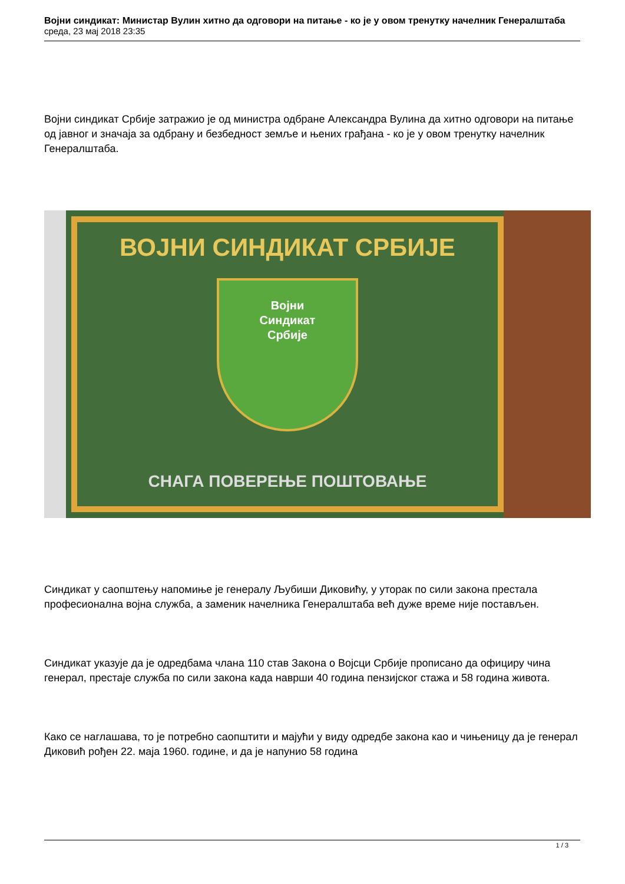Војни синдикат: Министар Вулин хитно да одговори на питање - ко је у овом тренутку начелник Генералштаба
среда, 23 мај 2018 23:35
Војни синдикат Србије затражио је од министра одбране Александра Вулина да хитно одговори на питање од јавног и значаја за одбрану и безбедност земље и њених грађана - ко је у овом тренутку начелник Генералштаба.
ВОЈНИ СИНДИКАТ СРБИЈЕ
Војни
Синдикат
Србије
СНАГА ПОВЕРЕЊЕ ПОШТОВАЊЕ
Синдикат у саопштењу напомиње је генералу Љубиши Диковићу, у уторак по сили закона престала професионална војна служба, а заменик начелника Генералштаба већ дуже време није постављен.
Синдикат указује да је одредбама члана 110 став Закона о Војсци Србије прописано да официру чина генерал, престаје служба по сили закона када наврши 40 година пензијског стажа и 58 година живота.
Како се наглашава, то је потребно саопштити и мајући у виду одредбе закона као и чињеницу да је генерал Диковић рођен 22. маја 1960. године, и да је напунио 58 година
1 / 3